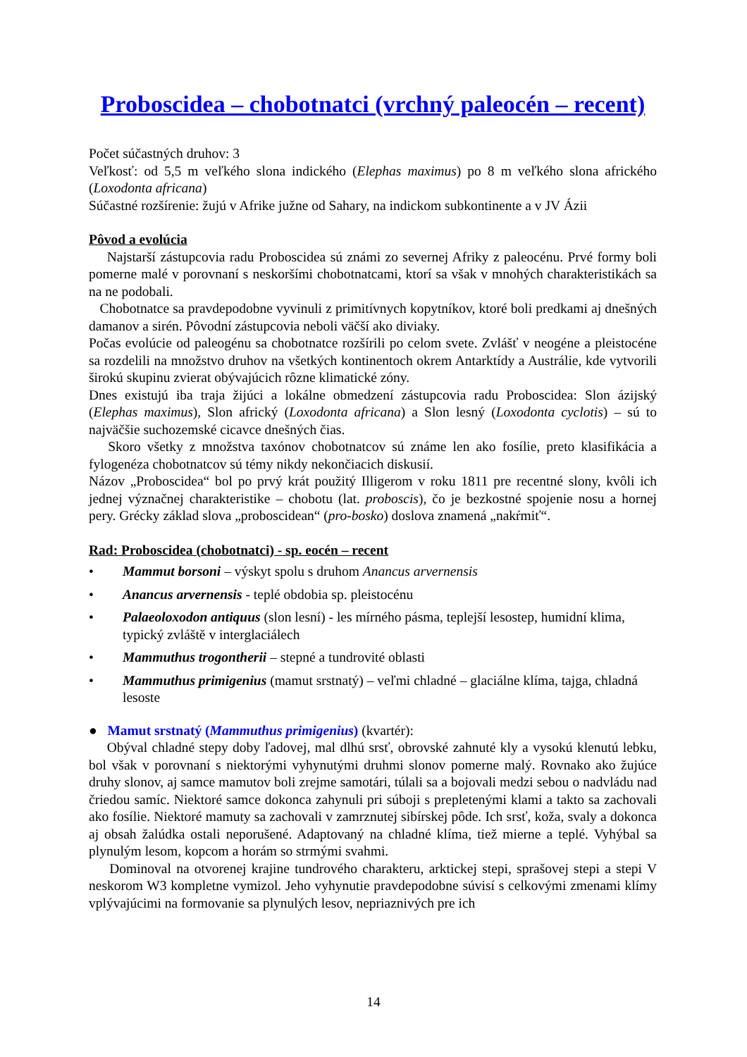Proboscidea – chobotnatci (vrchný paleocén – recent)
Počet súčastných druhov: 3
Veľkosť: od 5,5 m veľkého slona indického (Elephas maximus) po 8 m veľkého slona afrického (Loxodonta africana)
Súčastné rozšírenie: žujú v Afrike južne od Sahary, na indickom subkontinente a v JV Ázii
Pôvod a evolúcia
Najstarší zástupcovia radu Proboscidea sú známi zo severnej Afriky z paleocénu. Prvé formy boli pomerne malé v porovnaní s neskoršími chobotnatcami, ktorí sa však v mnohých charakteristikách sa na ne podobali.
Chobotnatce sa pravdepodobne vyvinuli z primitívnych kopytníkov, ktoré boli predkami aj dnešných damanov a sirén. Pôvodní zástupcovia neboli väčší ako diviaky.
Počas evolúcie od paleogénu sa chobotnatce rozšírili po celom svete. Zvlášť v neogéne a pleistocéne sa rozdelili na množstvo druhov na všetkých kontinentoch okrem Antarktídy a Austrálie, kde vytvorili širokú skupinu zvierat obývajúcich rôzne klimatické zóny.
Dnes existujú iba traja žijúci a lokálne obmedzení zástupcovia radu Proboscidea: Slon ázijský (Elephas maximus), Slon africký (Loxodonta africana) a Slon lesný (Loxodonta cyclotis) – sú to najväčšie suchozemské cicavce dnešných čias.
Skoro všetky z množstva taxónov chobotnatcov sú známe len ako fosílie, preto klasifikácia a fylogenéza chobotnatcov sú témy nikdy nekončiacich diskusií.
Názov „Proboscidea“ bol po prvý krát použitý Illigerom v roku 1811 pre recentné slony, kvôli ich jednej význačnej charakteristike – chobotu (lat. proboscis), čo je bezkostné spojenie nosu a hornej pery. Grécky základ slova „proboscidean“ (pro-bosko) doslova znamená „nakŕmiť“.
Rad: Proboscidea (chobotnatci) - sp. eocén – recent
• Mammut borsoni – výskyt spolu s druhom Anancus arvernensis
• Anancus arvernensis - teplé obdobia sp. pleistocénu
• Palaeoloxodon antiquus (slon lesní) - les mírného pásma, teplejší lesostep, humidní klima, typický zvláště v interglaciálech
• Mammuthus trogontherii – stepné a tundrovité oblasti
• Mammuthus primigenius (mamut srstnatý) – veľmi chladné – glaciálne klíma, tajga, chladná lesoste
● Mamut srstnatý (Mammuthus primigenius) (kvartér):
Obýval chladné stepy doby ľadovej, mal dlhú srsť, obrovské zahnuté kly a vysokú klenutú lebku, bol však v porovnaní s niektorými vyhynutými druhmi slonov pomerne malý. Rovnako ako žujúce druhy slonov, aj samce mamutov boli zrejme samotári, túlali sa a bojovali medzi sebou o nadvládu nad čriedou samíc. Niektoré samce dokonca zahynuli pri súboji s prepletenými klami a takto sa zachovali ako fosílie. Niektoré mamuty sa zachovali v zamrznutej sibírskej pôde. Ich srsť, koža, svaly a dokonca aj obsah žalúdka ostali neporušené. Adaptovaný na chladné klíma, tiež mierne a teplé. Vyhýbal sa plynulým lesom, kopcom a horám so strmými svahmi.
Dominoval na otvorenej krajine tundrového charakteru, arktickej stepi, sprašovej stepi a stepi V neskorom W3 kompletne vymizol. Jeho vyhynutie pravdepodobne súvisí s celkovými zmenami klímy vplývajúcimi na formovanie sa plynulých lesov, nepriaznivých pre ich
14